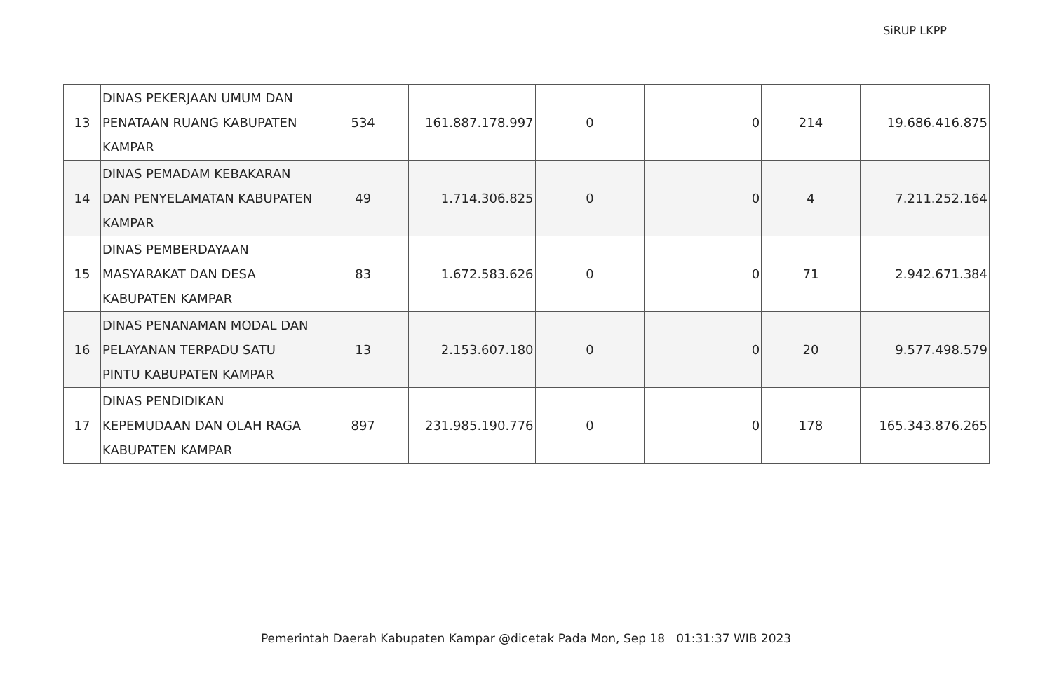SiRUP LKPP
| 13 | DINAS PEKERJAAN UMUM DAN PENATAAN RUANG KABUPATEN KAMPAR | 534 | 161.887.178.997 | 0 | 0 | 214 | 19.686.416.875 |
| 14 | DINAS PEMADAM KEBAKARAN DAN PENYELAMATAN KABUPATEN KAMPAR | 49 | 1.714.306.825 | 0 | 0 | 4 | 7.211.252.164 |
| 15 | DINAS PEMBERDAYAAN MASYARAKAT DAN DESA KABUPATEN KAMPAR | 83 | 1.672.583.626 | 0 | 0 | 71 | 2.942.671.384 |
| 16 | DINAS PENANAMAN MODAL DAN PELAYANAN TERPADU SATU PINTU KABUPATEN KAMPAR | 13 | 2.153.607.180 | 0 | 0 | 20 | 9.577.498.579 |
| 17 | DINAS PENDIDIKAN KEPEMUDAAN DAN OLAH RAGA KABUPATEN KAMPAR | 897 | 231.985.190.776 | 0 | 0 | 178 | 165.343.876.265 |
Pemerintah Daerah Kabupaten Kampar @dicetak Pada Mon, Sep 18 01:31:37 WIB 2023